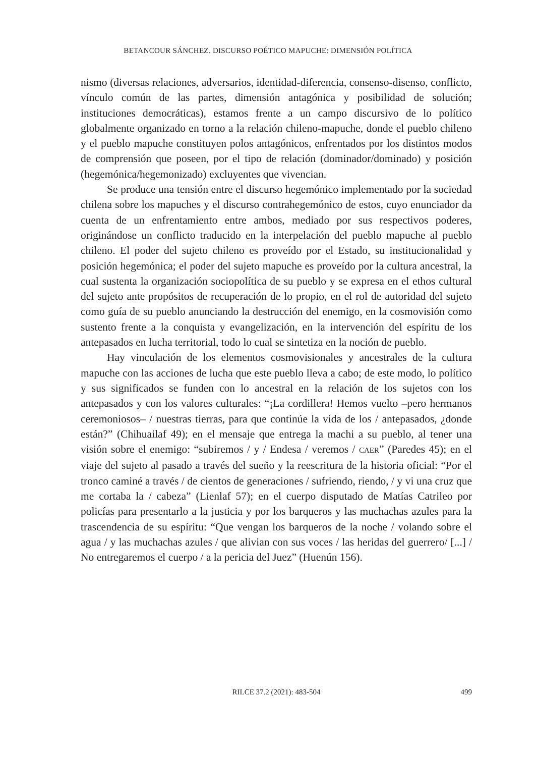BETANCOUR SÁNCHEZ. DISCURSO POÉTICO MAPUCHE: DIMENSIÓN POLÍTICA
nismo (diversas relaciones, adversarios, identidad-diferencia, consenso-disenso, conflicto, vínculo común de las partes, dimensión antagónica y posibilidad de solución; instituciones democráticas), estamos frente a un campo discursivo de lo político globalmente organizado en torno a la relación chileno-mapuche, donde el pueblo chileno y el pueblo mapuche constituyen polos antagónicos, enfrentados por los distintos modos de comprensión que poseen, por el tipo de relación (dominador/dominado) y posición (hegemónica/hegemonizado) excluyentes que vivencian.
Se produce una tensión entre el discurso hegemónico implementado por la sociedad chilena sobre los mapuches y el discurso contrahegemónico de estos, cuyo enunciador da cuenta de un enfrentamiento entre ambos, mediado por sus respectivos poderes, originándose un conflicto traducido en la interpelación del pueblo mapuche al pueblo chileno. El poder del sujeto chileno es proveído por el Estado, su institucionalidad y posición hegemónica; el poder del sujeto mapuche es proveído por la cultura ancestral, la cual sustenta la organización sociopolítica de su pueblo y se expresa en el ethos cultural del sujeto ante propósitos de recuperación de lo propio, en el rol de autoridad del sujeto como guía de su pueblo anunciando la destrucción del enemigo, en la cosmovisión como sustento frente a la conquista y evangelización, en la intervención del espíritu de los antepasados en lucha territorial, todo lo cual se sintetiza en la noción de pueblo.
Hay vinculación de los elementos cosmovisionales y ancestrales de la cultura mapuche con las acciones de lucha que este pueblo lleva a cabo; de este modo, lo político y sus significados se funden con lo ancestral en la relación de los sujetos con los antepasados y con los valores culturales: “¡La cordillera! Hemos vuelto –pero hermanos ceremoniosos– / nuestras tierras, para que continúe la vida de los / antepasados, ¿donde están?” (Chihuailaf 49); en el mensaje que entrega la machi a su pueblo, al tener una visión sobre el enemigo: “subiremos / y / Endesa / veremos / CAER” (Paredes 45); en el viaje del sujeto al pasado a través del sueño y la reescritura de la historia oficial: “Por el tronco caminé a través / de cientos de generaciones / sufriendo, riendo, / y vi una cruz que me cortaba la / cabeza” (Lienlaf 57); en el cuerpo disputado de Matías Catrileo por policías para presentarlo a la justicia y por los barqueros y las muchachas azules para la trascendencia de su espíritu: “Que vengan los barqueros de la noche / volando sobre el agua / y las muchachas azules / que alivian con sus voces / las heridas del guerrero/ [...] / No entregaremos el cuerpo / a la pericia del Juez” (Huenún 156).
RILCE 37.2 (2021): 483-504
499